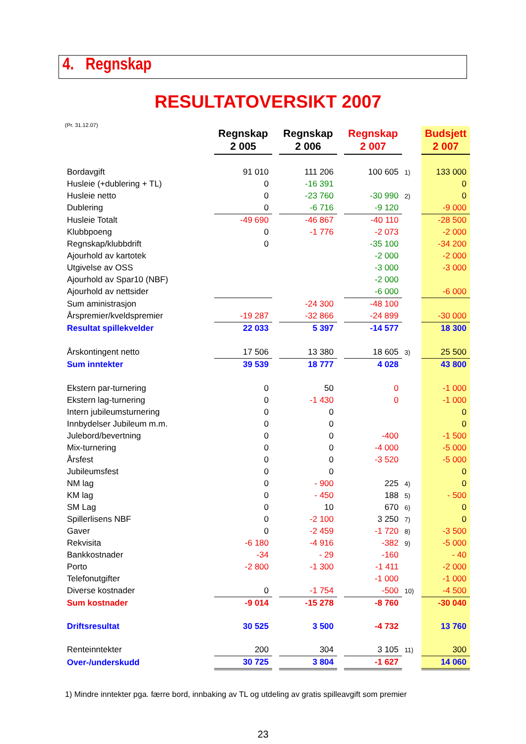4. Regnskap
RESULTATOVERSIKT 2007
(Pr. 31.12.07)
| | Regnskap 2 005 | | Regnskap 2 006 | | Regnskap 2 007 | | Budsjett 2 007 |
| Bordavgift | 91 010 | | 111 206 | | 100 605 | 1) | 133 000 |
| Husleie (+dublering + TL) | 0 | | -16 391 | | | | 0 |
| Husleie netto | 0 | | -23 760 | | -30 990 | 2) | 0 |
| Dublering | 0 | | -6 716 | | -9 120 | | -9 000 |
| Husleie Totalt | -49 690 | | -46 867 | | -40 110 | | -28 500 |
| Klubbpoeng | 0 | | -1 776 | | -2 073 | | -2 000 |
| Regnskap/klubbdrift | 0 | | | | -35 100 | | -34 200 |
| Ajourhold av kartotek | | | | | -2 000 | | -2 000 |
| Utgivelse av OSS | | | | | -3 000 | | -3 000 |
| Ajourhold av Spar10 (NBF) | | | | | -2 000 | | |
| Ajourhold av nettsider | | | | | -6 000 | | -6 000 |
| Sum aministrasjon | | | -24 300 | | -48 100 | | |
| Årspremier/kveldspremier | -19 287 | | -32 866 | | -24 899 | | -30 000 |
| Resultat spillekvelder | 22 033 | | 5 397 | | -14 577 | | 18 300 |
| Årskontingent netto | 17 506 | | 13 380 | | 18 605 | 3) | 25 500 |
| Sum inntekter | 39 539 | | 18 777 | | 4 028 | | 43 800 |
| Ekstern par-turnering | 0 | | 50 | | 0 | | -1 000 |
| Ekstern lag-turnering | 0 | | -1 430 | | 0 | | -1 000 |
| Intern jubileumsturnering | 0 | | 0 | | | | 0 |
| Innbydelser Jubileum m.m. | 0 | | 0 | | | | 0 |
| Julebord/bevertning | 0 | | 0 | | -400 | | -1 500 |
| Mix-turnering | 0 | | 0 | | -4 000 | | -5 000 |
| Årsfest | 0 | | 0 | | -3 520 | | -5 000 |
| Jubileumsfest | 0 | | 0 | | | | 0 |
| NM lag | 0 | | - 900 | | 225 | 4) | 0 |
| KM lag | 0 | | - 450 | | 188 | 5) | - 500 |
| SM Lag | 0 | | 10 | | 670 | 6) | 0 |
| Spillerlisens NBF | 0 | | -2 100 | | 3 250 | 7) | 0 |
| Gaver | 0 | | -2 459 | | -1 720 | 8) | -3 500 |
| Rekvisita | -6 180 | | -4 916 | | -382 | 9) | -5 000 |
| Bankkostnader | -34 | | - 29 | | -160 | | - 40 |
| Porto | -2 800 | | -1 300 | | -1 411 | | -2 000 |
| Telefonutgifter | | | | | -1 000 | | -1 000 |
| Diverse kostnader | 0 | | -1 754 | | -500 | 10) | -4 500 |
| Sum kostnader | -9 014 | | -15 278 | | -8 760 | | -30 040 |
| Driftsresultat | 30 525 | | 3 500 | | -4 732 | | 13 760 |
| Renteinntekter | 200 | | 304 | | 3 105 | 11) | 300 |
| Over-/underskudd | 30 725 | | 3 804 | | -1 627 | | 14 060 |
1) Mindre inntekter pga. færre bord, innbaking av TL og utdeling av gratis spilleavgift som premier
23